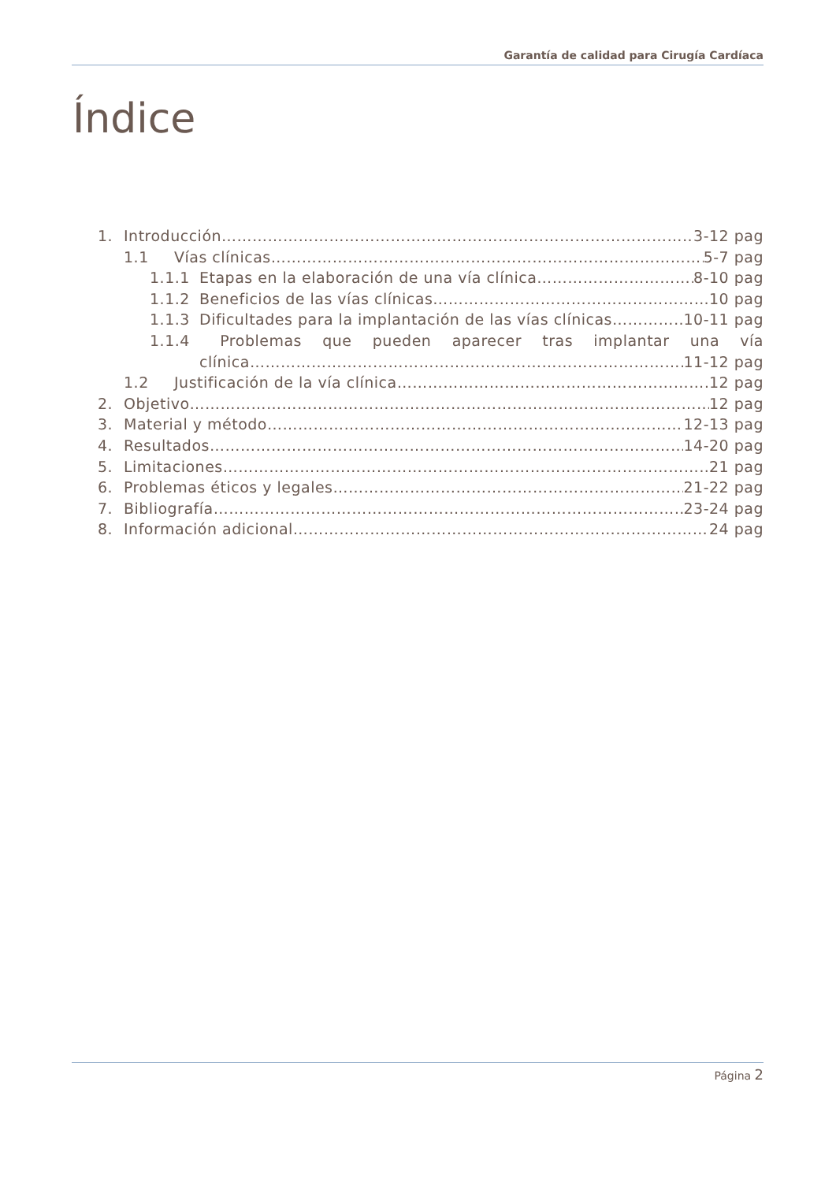Garantía de calidad para Cirugía Cardíaca
Índice
1. Introducción 3-12 pag
1.1 Vías clínicas 5-7 pag
1.1.1 Etapas en la elaboración de una vía clínica 8-10 pag
1.1.2 Beneficios de las vías clínicas 10 pag
1.1.3 Dificultades para la implantación de las vías clínicas 10-11 pag
1.1.4 Problemas que pueden aparecer tras implantar una vía
clínica 11-12 pag
1.2 Justificación de la vía clínica 12 pag
2. Objetivo 12 pag
3. Material y método 12-13 pag
4. Resultados 14-20 pag
5. Limitaciones 21 pag
6. Problemas éticos y legales 21-22 pag
7. Bibliografía 23-24 pag
8. Información adicional 24 pag
Página 2